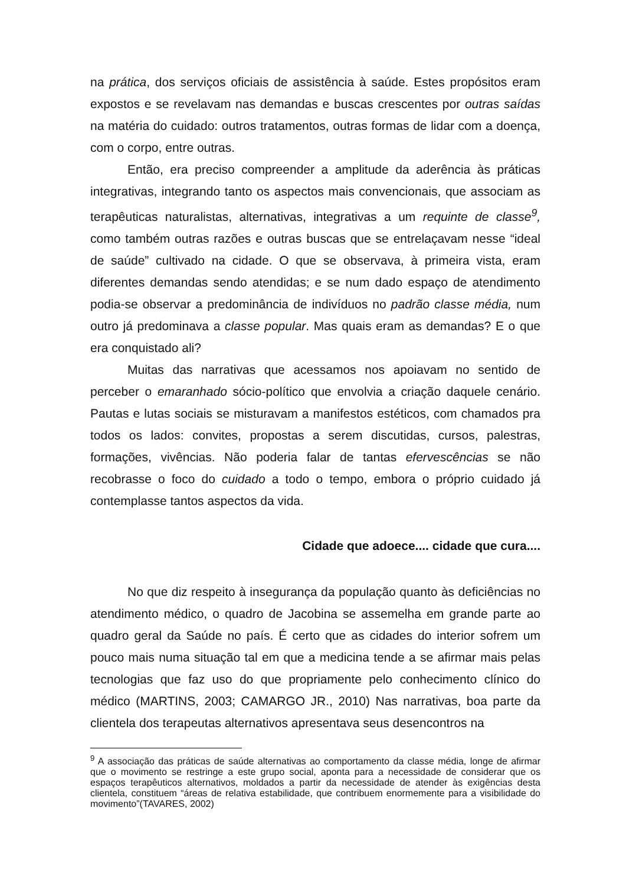na prática, dos serviços oficiais de assistência à saúde. Estes propósitos eram expostos e se revelavam nas demandas e buscas crescentes por outras saídas na matéria do cuidado: outros tratamentos, outras formas de lidar com a doença, com o corpo, entre outras.
Então, era preciso compreender a amplitude da aderência às práticas integrativas, integrando tanto os aspectos mais convencionais, que associam as terapêuticas naturalistas, alternativas, integrativas a um requinte de classe<sup>9</sup>, como também outras razões e outras buscas que se entrelaçavam nesse “ideal de saúde” cultivado na cidade. O que se observava, à primeira vista, eram diferentes demandas sendo atendidas; e se num dado espaço de atendimento podia-se observar a predominância de indivíduos no padrão classe média, num outro já predominava a classe popular. Mas quais eram as demandas? E o que era conquistado ali?
Muitas das narrativas que acessamos nos apoiavam no sentido de perceber o emaranhado sócio-político que envolvia a criação daquele cenário. Pautas e lutas sociais se misturavam a manifestos estéticos, com chamados pra todos os lados: convites, propostas a serem discutidas, cursos, palestras, formações, vivências. Não poderia falar de tantas efervescências se não recobrasse o foco do cuidado a todo o tempo, embora o próprio cuidado já contemplasse tantos aspectos da vida.
Cidade que adoece.... cidade que cura....
No que diz respeito à insegurança da população quanto às deficiências no atendimento médico, o quadro de Jacobina se assemelha em grande parte ao quadro geral da Saúde no país. É certo que as cidades do interior sofrem um pouco mais numa situação tal em que a medicina tende a se afirmar mais pelas tecnologias que faz uso do que propriamente pelo conhecimento clínico do médico (MARTINS, 2003; CAMARGO JR., 2010) Nas narrativas, boa parte da clientela dos terapeutas alternativos apresentava seus desencontros na
<sup>9</sup> A associação das práticas de saúde alternativas ao comportamento da classe média, longe de afirmar que o movimento se restringe a este grupo social, aponta para a necessidade de considerar que os espaços terapêuticos alternativos, moldados a partir da necessidade de atender às exigências desta clientela, constituem “áreas de relativa estabilidade, que contribuem enormemente para a visibilidade do movimento”(TAVARES, 2002)